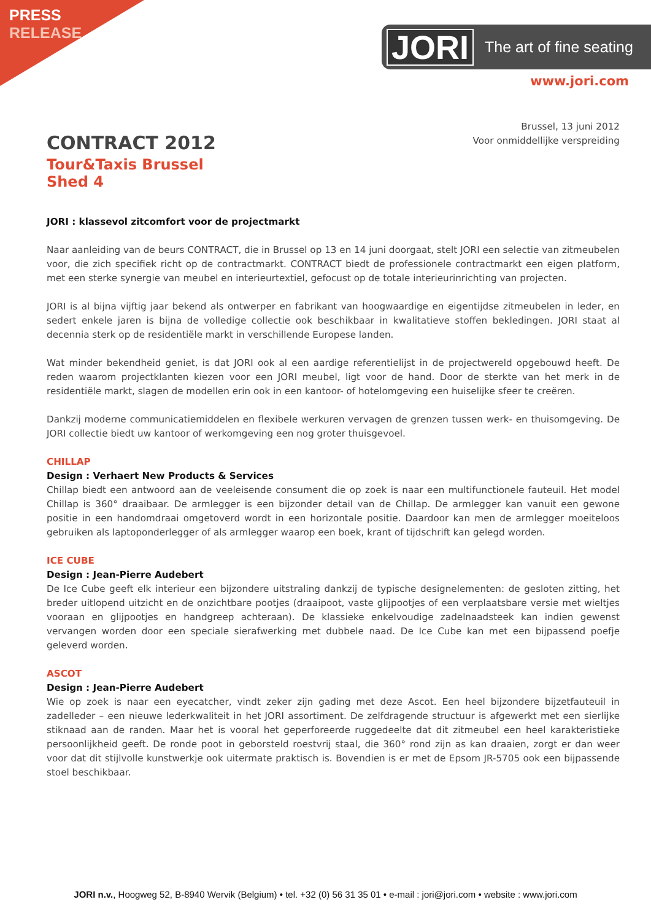PRESS
RELEASE
JORI The art of fine seating
www.jori.com
Brussel, 13 juni 2012
Voor onmiddellijke verspreiding
CONTRACT 2012
Tour&Taxis Brussel
Shed 4
JORI : klassevol zitcomfort voor de projectmarkt
Naar aanleiding van de beurs CONTRACT, die in Brussel op 13 en 14 juni doorgaat, stelt JORI een selectie van zitmeubelen voor, die zich specifiek richt op de contractmarkt. CONTRACT biedt de professionele contractmarkt een eigen platform, met een sterke synergie van meubel en interieurtextiel, gefocust op de totale interieurinrichting van projecten.
JORI is al bijna vijftig jaar bekend als ontwerper en fabrikant van hoogwaardige en eigentijdse zitmeubelen in leder, en sedert enkele jaren is bijna de volledige collectie ook beschikbaar in kwalitatieve stoffen bekledingen. JORI staat al decennia sterk op de residentiële markt in verschillende Europese landen.
Wat minder bekendheid geniet, is dat JORI ook al een aardige referentielijst in de projectwereld opgebouwd heeft. De reden waarom projectklanten kiezen voor een JORI meubel, ligt voor de hand. Door de sterkte van het merk in de residentiële markt, slagen de modellen erin ook in een kantoor- of hotelomgeving een huiselijke sfeer te creëren.
Dankzij moderne communicatiemiddelen en flexibele werkuren vervagen de grenzen tussen werk- en thuisomgeving. De JORI collectie biedt uw kantoor of werkomgeving een nog groter thuisgevoel.
CHILLAP
Design : Verhaert New Products & Services
Chillap biedt een antwoord aan de veeleisende consument die op zoek is naar een multifunctionele fauteuil. Het model Chillap is 360° draaibaar. De armlegger is een bijzonder detail van de Chillap. De armlegger kan vanuit een gewone positie in een handomdraai omgetoverd wordt in een horizontale positie. Daardoor kan men de armlegger moeiteloos gebruiken als laptoponderlegger of als armlegger waarop een boek, krant of tijdschrift kan gelegd worden.
ICE CUBE
Design : Jean-Pierre Audebert
De Ice Cube geeft elk interieur een bijzondere uitstraling dankzij de typische designelementen: de gesloten zitting, het breder uitlopend uitzicht en de onzichtbare pootjes (draaipoot, vaste glijpootjes of een verplaatsbare versie met wieltjes vooraan en glijpootjes en handgreep achteraan). De klassieke enkelvoudige zadelnaadsteek kan indien gewenst vervangen worden door een speciale sierafwerking met dubbele naad. De Ice Cube kan met een bijpassend poefje geleverd worden.
ASCOT
Design : Jean-Pierre Audebert
Wie op zoek is naar een eyecatcher, vindt zeker zijn gading met deze Ascot. Een heel bijzondere bijzetfauteuil in zadelleder – een nieuwe lederkwaliteit in het JORI assortiment. De zelfdragende structuur is afgewerkt met een sierlijke stiknaad aan de randen. Maar het is vooral het geperforeerde ruggedeelte dat dit zitmeubel een heel karakteristieke persoonlijkheid geeft. De ronde poot in geborsteld roestvrij staal, die 360° rond zijn as kan draaien, zorgt er dan weer voor dat dit stijlvolle kunstwerkje ook uitermate praktisch is. Bovendien is er met de Epsom JR-5705 ook een bijpassende stoel beschikbaar.
JORI n.v., Hoogweg 52, B-8940 Wervik (Belgium) • tel. +32 (0) 56 31 35 01 • e-mail : jori@jori.com • website : www.jori.com